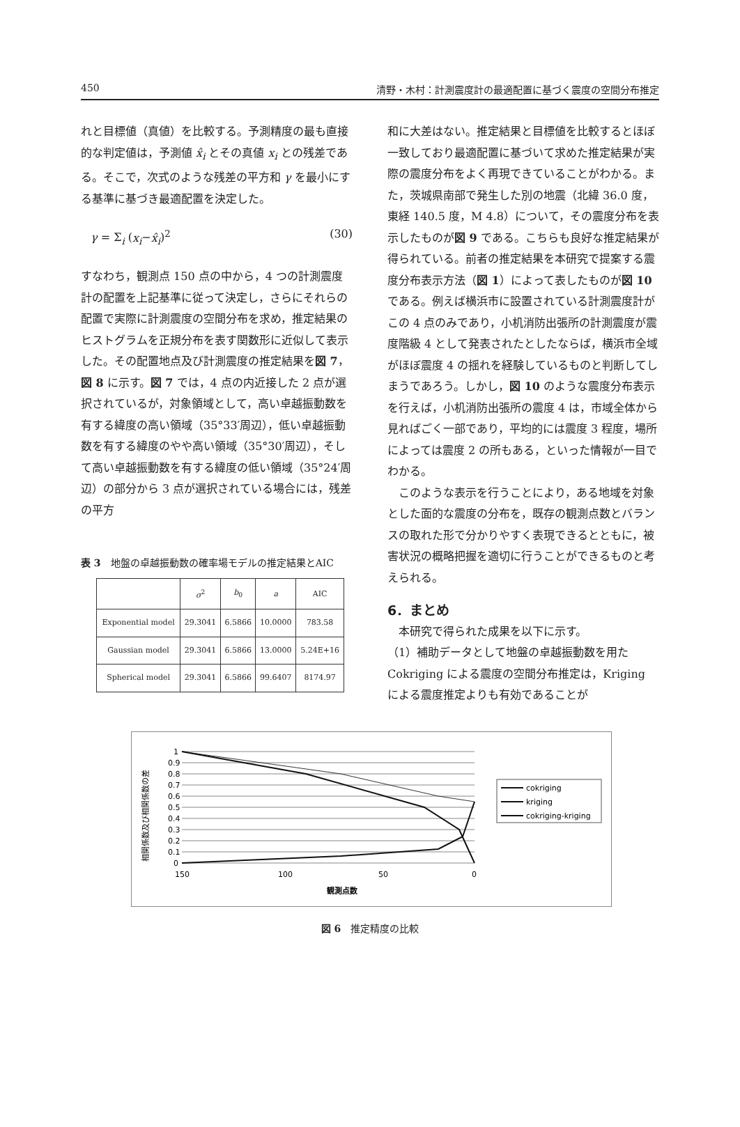450 清野・木村：計測震度計の最適配置に基づく震度の空間分布推定
れと目標値（真値）を比較する。予測精度の最も直接的な判定値は，予測値 x̂<sub>i</sub> とその真値 x<sub>i</sub> との残差である。そこで，次式のような残差の平方和 γ を最小にする基準に基づき最適配置を決定した。
γ = Σ<sub>i</sub> (x<sub>i</sub>−x̂<sub>i</sub>)<sup>2</sup> (30)
すなわち，観測点 150 点の中から，4 つの計測震度計の配置を上記基準に従って決定し，さらにそれらの配置で実際に計測震度の空間分布を求め，推定結果のヒストグラムを正規分布を表す関数形に近似して表示した。その配置地点及び計測震度の推定結果を図 7，図 8 に示す。図 7 では，4 点の内近接した 2 点が選択されているが，対象領域として，高い卓越振動数を有する緯度の高い領域（35°33′周辺），低い卓越振動数を有する緯度のやや高い領域（35°30′周辺），そして高い卓越振動数を有する緯度の低い領域（35°24′周辺）の部分から 3 点が選択されている場合には，残差の平方
表 3　地盤の卓越振動数の確率場モデルの推定結果とAIC
| | σ<sup>2</sup> | b<sub>0</sub> | a | AIC |
| --- | --- | --- | --- | --- |
| Exponential model | 29.3041 | 6.5866 | 10.0000 | 783.58 |
| Gaussian model | 29.3041 | 6.5866 | 13.0000 | 5.24E+16 |
| Spherical model | 29.3041 | 6.5866 | 99.6407 | 8174.97 |
和に大差はない。推定結果と目標値を比較するとほぼ一致しており最適配置に基づいて求めた推定結果が実際の震度分布をよく再現できていることがわかる。また，茨城県南部で発生した別の地震（北緯 36.0 度，東経 140.5 度，M 4.8）について，その震度分布を表示したものが図 9 である。こちらも良好な推定結果が得られている。前者の推定結果を本研究で提案する震度分布表示方法（図 1）によって表したものが図 10 である。例えば横浜市に設置されている計測震度計がこの 4 点のみであり，小机消防出張所の計測震度が震度階級 4 として発表されたとしたならば，横浜市全域がほぼ震度 4 の揺れを経験しているものと判断してしまうであろう。しかし，図 10 のような震度分布表示を行えば，小机消防出張所の震度 4 は，市域全体から見ればごく一部であり，平均的には震度 3 程度，場所によっては震度 2 の所もある，といった情報が一目でわかる。
　このような表示を行うことにより，ある地域を対象とした面的な震度の分布を，既存の観測点数とバランスの取れた形で分かりやすく表現できるとともに，被害状況の概略把握を適切に行うことができるものと考えられる。
6．まとめ
　本研究で得られた成果を以下に示す。
（1）補助データとして地盤の卓越振動数を用た Cokriging による震度の空間分布推定は，Kriging による震度推定よりも有効であることが
相関係数及び相関係数の差
1
0.9
0.8
0.7
0.6
0.5
0.4
0.3
0.2
0.1
0
150
100
50
0
観測点数
cokriging
kriging
cokriging-kriging
図 6　推定精度の比較